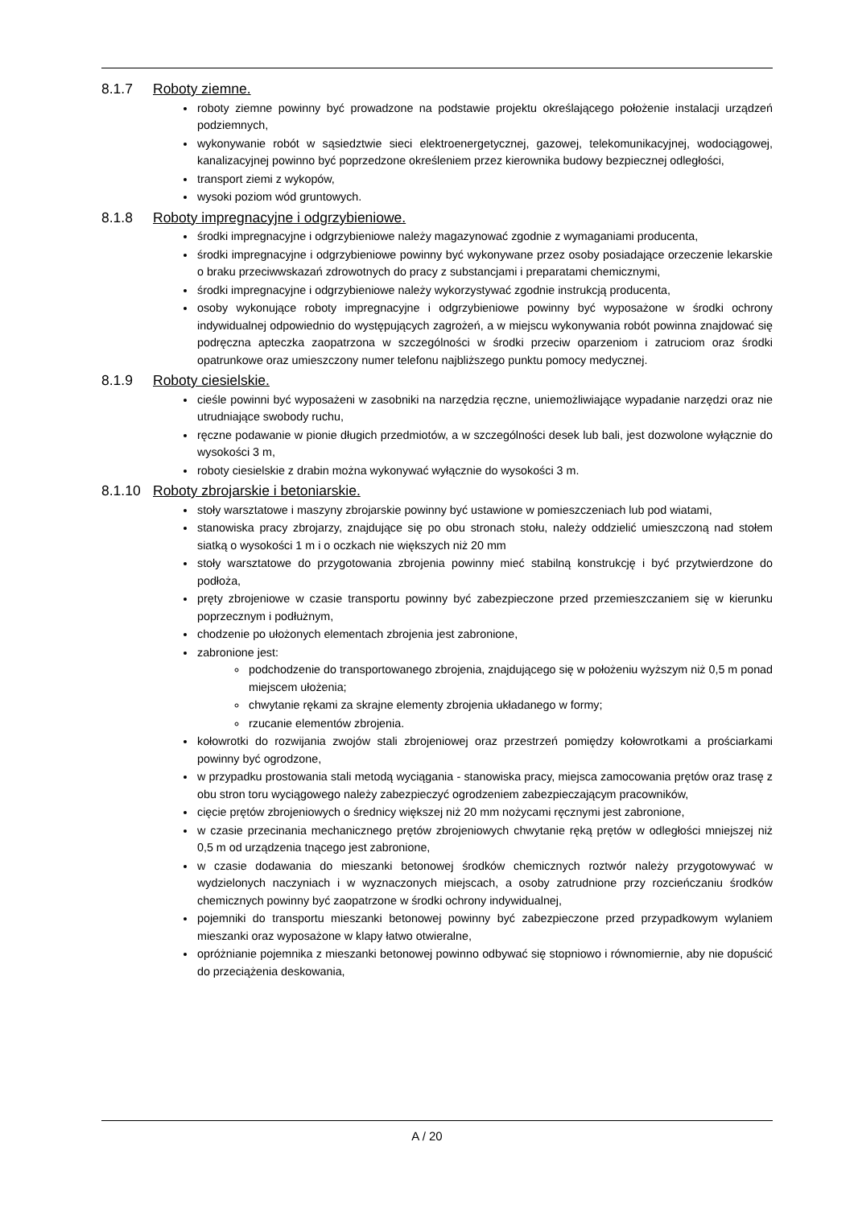8.1.7 Roboty ziemne.
roboty ziemne powinny być prowadzone na podstawie projektu określającego położenie instalacji urządzeń podziemnych,
wykonywanie robót w sąsiedztwie sieci elektroenergetycznej, gazowej, telekomunikacyjnej, wodociągowej, kanalizacyjnej powinno być poprzedzone określeniem przez kierownika budowy bezpiecznej odległości,
transport ziemi z wykopów,
wysoki poziom wód gruntowych.
8.1.8 Roboty impregnacyjne i odgrzybieniowe.
środki impregnacyjne i odgrzybieniowe należy magazynować zgodnie z wymaganiami producenta,
środki impregnacyjne i odgrzybieniowe powinny być wykonywane przez osoby posiadające orzeczenie lekarskie o braku przeciwwskazań zdrowotnych do pracy z substancjami i preparatami chemicznymi,
środki impregnacyjne i odgrzybieniowe należy wykorzystywać zgodnie instrukcją producenta,
osoby wykonujące roboty impregnacyjne i odgrzybieniowe powinny być wyposażone w środki ochrony indywidualnej odpowiednio do występujących zagrożeń, a w miejscu wykonywania robót powinna znajdować się podręczna apteczka zaopatrzona w szczególności w środki przeciw oparzeniom i zatruciom oraz środki opatrunkowe oraz umieszczony numer telefonu najbliższego punktu pomocy medycznej.
8.1.9 Roboty ciesielskie.
cieśle powinni być wyposażeni w zasobniki na narzędzia ręczne, uniemożliwiające wypadanie narzędzi oraz nie utrudniające swobody ruchu,
ręczne podawanie w pionie długich przedmiotów, a w szczególności desek lub bali, jest dozwolone wyłącznie do wysokości 3 m,
roboty ciesielskie z drabin można wykonywać wyłącznie do wysokości 3 m.
8.1.10 Roboty zbrojarskie i betoniarskie.
stoły warsztatowe i maszyny zbrojarskie powinny być ustawione w pomieszczeniach lub pod wiatami,
stanowiska pracy zbrojarzy, znajdujące się po obu stronach stołu, należy oddzielić umieszczoną nad stołem siatką o wysokości 1 m i o oczkach nie większych niż 20 mm
stoły warsztatowe do przygotowania zbrojenia powinny mieć stabilną konstrukcję i być przytwierdzone do podłoża,
pręty zbrojeniowe w czasie transportu powinny być zabezpieczone przed przemieszczaniem się w kierunku poprzecznym i podłużnym,
chodzenie po ułożonych elementach zbrojenia jest zabronione,
zabronione jest:
podchodzenie do transportowanego zbrojenia, znajdującego się w położeniu wyższym niż 0,5 m ponad miejscem ułożenia;
chwytanie rękami za skrajne elementy zbrojenia układanego w formy;
rzucanie elementów zbrojenia.
kołowrotki do rozwijania zwojów stali zbrojeniowej oraz przestrzeń pomiędzy kołowrotkami a prościarkami powinny być ogrodzone,
w przypadku prostowania stali metodą wyciągania - stanowiska pracy, miejsca zamocowania prętów oraz trasę z obu stron toru wyciągowego należy zabezpieczyć ogrodzeniem zabezpieczającym pracowników,
cięcie prętów zbrojeniowych o średnicy większej niż 20 mm nożycami ręcznymi jest zabronione,
w czasie przecinania mechanicznego prętów zbrojeniowych chwytanie ręką prętów w odległości mniejszej niż 0,5 m od urządzenia tnącego jest zabronione,
w czasie dodawania do mieszanki betonowej środków chemicznych roztwór należy przygotowywać w wydzielonych naczyniach i w wyznaczonych miejscach, a osoby zatrudnione przy rozcieńczaniu środków chemicznych powinny być zaopatrzone w środki ochrony indywidualnej,
pojemniki do transportu mieszanki betonowej powinny być zabezpieczone przed przypadkowym wylaniem mieszanki oraz wyposażone w klapy łatwo otwieralne,
opróżnianie pojemnika z mieszanki betonowej powinno odbywać się stopniowo i równomiernie, aby nie dopuścić do przeciążenia deskowania,
A / 20